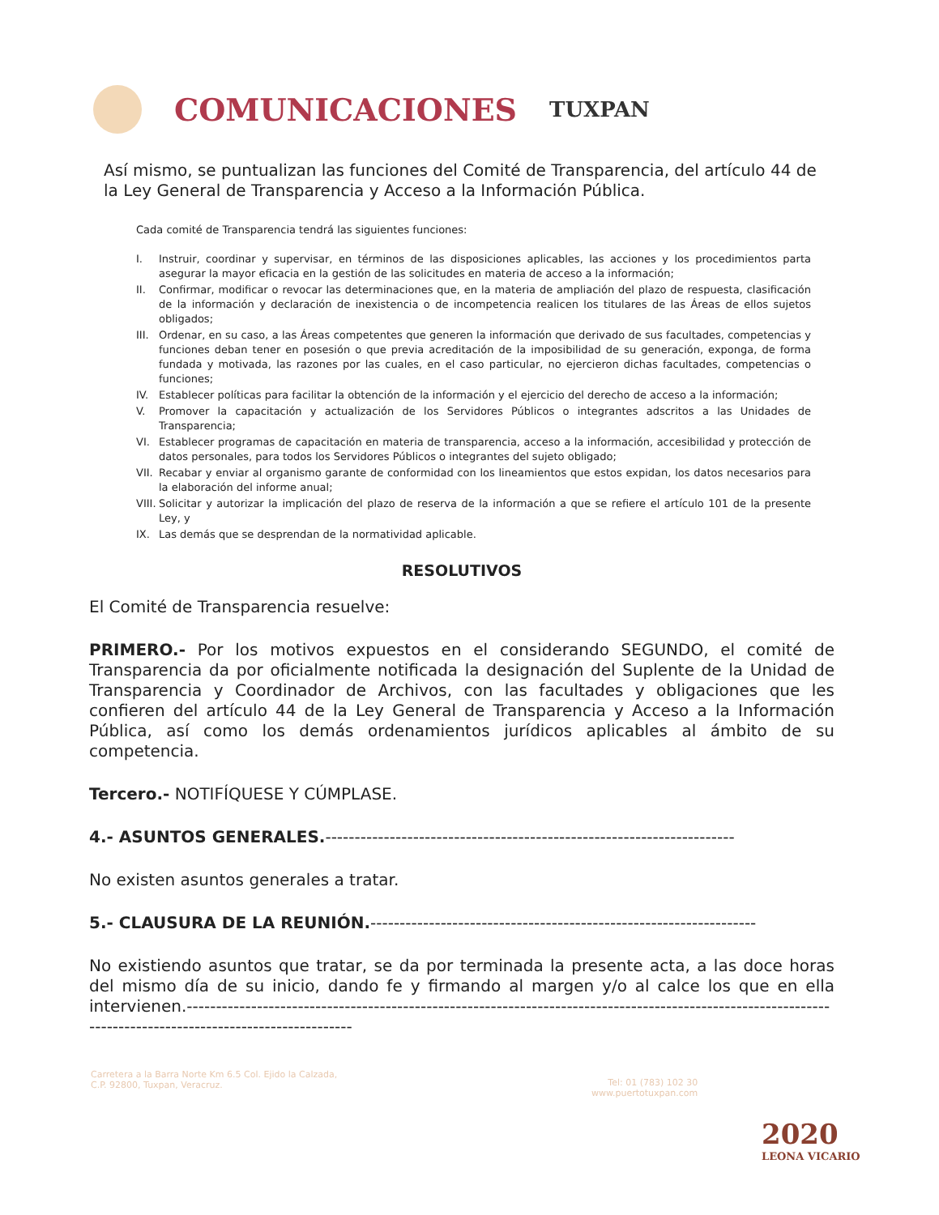COMUNICACIONES
TUXPAN
Así mismo, se puntualizan las funciones del Comité de Transparencia, del artículo 44 de la Ley General de Transparencia y Acceso a la Información Pública.
Cada comité de Transparencia tendrá las siguientes funciones:
I. Instruir, coordinar y supervisar, en términos de las disposiciones aplicables, las acciones y los procedimientos parta asegurar la mayor eficacia en la gestión de las solicitudes en materia de acceso a la información;
II. Confirmar, modificar o revocar las determinaciones que, en la materia de ampliación del plazo de respuesta, clasificación de la información y declaración de inexistencia o de incompetencia realicen los titulares de las Áreas de ellos sujetos obligados;
III. Ordenar, en su caso, a las Áreas competentes que generen la información que derivado de sus facultades, competencias y funciones deban tener en posesión o que previa acreditación de la imposibilidad de su generación, exponga, de forma fundada y motivada, las razones por las cuales, en el caso particular, no ejercieron dichas facultades, competencias o funciones;
IV. Establecer políticas para facilitar la obtención de la información y el ejercicio del derecho de acceso a la información;
V. Promover la capacitación y actualización de los Servidores Públicos o integrantes adscritos a las Unidades de Transparencia;
VI. Establecer programas de capacitación en materia de transparencia, acceso a la información, accesibilidad y protección de datos personales, para todos los Servidores Públicos o integrantes del sujeto obligado;
VII. Recabar y enviar al organismo garante de conformidad con los lineamientos que estos expidan, los datos necesarios para la elaboración del informe anual;
VIII. Solicitar y autorizar la implicación del plazo de reserva de la información a que se refiere el artículo 101 de la presente Ley, y
IX. Las demás que se desprendan de la normatividad aplicable.
RESOLUTIVOS
El Comité de Transparencia resuelve:
PRIMERO.- Por los motivos expuestos en el considerando SEGUNDO, el comité de Transparencia da por oficialmente notificada la designación del Suplente de la Unidad de Transparencia y Coordinador de Archivos, con las facultades y obligaciones que les confieren del artículo 44 de la Ley General de Transparencia y Acceso a la Información Pública, así como los demás ordenamientos jurídicos aplicables al ámbito de su competencia.
Tercero.- NOTIFÍQUESE Y CÚMPLASE.
4.- ASUNTOS GENERALES.----------------------------------------------------------------------
No existen asuntos generales a tratar.
5.- CLAUSURA DE LA REUNIÓN.------------------------------------------------------------------
No existiendo asuntos que tratar, se da por terminada la presente acta, a las doce horas del mismo día de su inicio, dando fe y firmando al margen y/o al calce los que en ella intervienen.-----------------------------------------------------------------------------------------------------------------------------------------------------------
Carretera a la Barra Norte Km 6.5 Col. Ejido la Calzada,
C.P. 92800, Tuxpan, Veracruz.
Tel: 01 (783) 102 30
www.puertotuxpan.com
2020
LEONA VICARIO